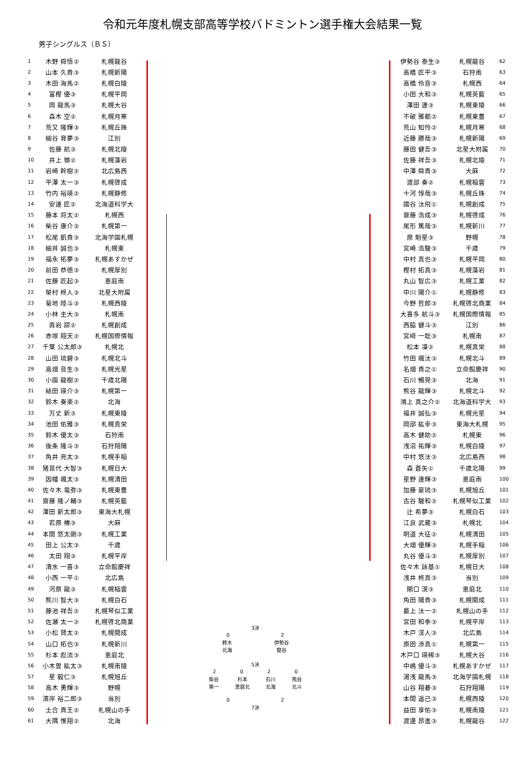令和元年度札幌支部高等学校バドミントン選手権大会結果一覧
男子シングルス（ＢＳ）
| 1 | 木野 舜悟② | 札幌龍谷 |
| 2 | 山本 久貴③ | 札幌新陽 |
| 3 | 木田 海馬② | 札幌白陵 |
| 4 | 富樫 優③ | 札幌平岡 |
| 5 | 岡 龍馬③ | 札幌大谷 |
| 6 | 森木 空② | 札幌月寒 |
| 7 | 荒又 隆輝③ | 札幌丘珠 |
| 8 | 細谷 育夢③ | 江別 |
| 9 | 佐藤 航③ | 札幌北陵 |
| 10 | 井上 嶺② | 札幌藻岩 |
| 11 | 岩崎 幹樹② | 北広島西 |
| 12 | 平澤 太一③ | 札幌啓成 |
| 13 | 竹内 裕瑛② | 札幌静修 |
| 14 | 安達 匠② | 北海道科学大 |
| 15 | 藤本 将太② | 札幌西 |
| 16 | 柴谷 康介③ | 札幌第一 |
| 17 | 松尾 凱貴③ | 北海学園札幌 |
| 18 | 細井 誠也③ | 札幌東 |
| 19 | 福永 拓夢③ | 札幌あすかぜ |
| 20 | 前田 恭徳③ | 札幌厚別 |
| 21 | 佐藤 匠起③ | 恵庭南 |
| 22 | 榮村 柊人③ | 北星大附属 |
| 23 | 菊地 陸斗③ | 札幌西陵 |
| 24 | 小林 主大③ | 札幌南 |
| 25 | 眞岩 諒② | 札幌創成 |
| 26 | 赤塚 翔天② | 札幌国際情報 |
| 27 | 千葉 公太郎③ | 札幌北 |
| 28 | 山田 琉碧③ | 札幌北斗 |
| 29 | 高畑 音生③ | 札幌光星 |
| 30 | 小園 龍樹② | 千歳北陽 |
| 31 | 結田 瑛介③ | 札幌第一 |
| 32 | 鈴木 奏楽② | 北海 |
| 33 | 万丈 新③ | 札幌東陵 |
| 34 | 池田 佑雅③ | 札幌真栄 |
| 35 | 鈴木 優太③ | 石狩南 |
| 36 | 後条 隆斗③ | 石狩翔陽 |
| 37 | 角井 亮太③ | 札幌手稲 |
| 38 | 猪苗代 大智③ | 札幌日大 |
| 39 | 因幡 颯太③ | 札幌清田 |
| 40 | 佐々木 竜弥③ | 札幌東豊 |
| 41 | 齋藤 隆ノ輔③ | 札幌英藍 |
| 42 | 澤田 新太郎③ | 東海大札幌 |
| 43 | 若原 椿③ | 大麻 |
| 44 | 本間 悠太朗③ | 札幌工業 |
| 45 | 田上 公太③ | 千歳 |
| 46 | 太田 翔③ | 札幌平岸 |
| 47 | 清水 一喜③ | 立命館慶祥 |
| 48 | 小西 一平① | 北広島 |
| 49 | 河原 龍③ | 札幌稲雲 |
| 50 | 熊川 智大③ | 札幌白石 |
| 51 | 藤池 祥吾② | 札幌琴似工業 |
| 52 | 佐瀬 太一② | 札幌啓北商業 |
| 53 | 小松 賢太② | 札幌開成 |
| 54 | 山口 拓也③ | 札幌新川 |
| 55 | 杉本 彪流③ | 恵庭北 |
| 56 | 小木曽 紘太③ | 札幌南陵 |
| 57 | 星 毅仁③ | 札幌旭丘 |
| 58 | 高木 勇輝③ | 野幌 |
| 59 | 濱岸 裕二郎③ | 当別 |
| 60 | 土合 貴王② | 札幌山の手 |
| 61 | 大隅 惟翔② | 北海 |
3決
02
鈴木
北海 伊勢谷
龍谷
5決
2020
柴谷
第一 杉本
恵庭北 石川
北海 熊谷
北斗
02
7決
| 伊勢谷 泰生③ | 札幌龍谷 | 62 |
| 高橋 匠平③ | 石狩南 | 63 |
| 高橋 伶音③ | 札幌西 | 64 |
| 小田 大和③ | 札幌英藍 | 65 |
| 澤田 連③ | 札幌東陵 | 66 |
| 不破 雅都② | 札幌東豊 | 67 |
| 荒山 知怜② | 札幌月寒 | 68 |
| 近藤 勝哉③ | 札幌新陽 | 69 |
| 藤田 健吾③ | 北星大附属 | 70 |
| 佐藤 祥吾③ | 札幌北陵 | 71 |
| 中澤 舜貴③ | 大麻 | 72 |
| 渡部 奏② | 札幌稲雲 | 73 |
| 十河 惇哉③ | 札幌丘珠 | 74 |
| 國谷 汰飛① | 札幌創成 | 75 |
| 齋藤 浩成③ | 札幌啓成 | 76 |
| 尾形 篤哉③ | 札幌新川 | 77 |
| 原 魁星③ | 野幌 | 78 |
| 宮崎 浩駿③ | 千歳 | 79 |
| 中村 真也③ | 札幌平岡 | 80 |
| 樫村 拓真③ | 札幌藻岩 | 81 |
| 丸山 智広③ | 札幌工業 | 82 |
| 中川 陽介① | 札幌静修 | 83 |
| 今野 哲郎③ | 札幌啓北商業 | 84 |
| 大喜多 航斗③ | 札幌国際情報 | 85 |
| 西脇 健斗③ | 江別 | 86 |
| 宮﨑 一聡③ | 札幌南 | 87 |
| 松本 凜② | 札幌真栄 | 88 |
| 竹田 颯汰③ | 札幌北斗 | 89 |
| 名畑 貴之① | 立命館慶祥 | 90 |
| 石川 暢晃③ | 北海 | 91 |
| 熊谷 龍輝③ | 札幌北斗 | 92 |
| 鴻上 真之介② | 北海道科学大 | 93 |
| 福井 誠弘③ | 札幌光星 | 94 |
| 岡部 紘幸③ | 東海大札幌 | 95 |
| 高木 健助② | 札幌東 | 96 |
| 浅沼 祐輝③ | 札幌白陵 | 97 |
| 中村 悠汰③ | 北広島西 | 98 |
| 森 蒼矢① | 千歳北陽 | 99 |
| 星野 達輝③ | 恵庭南 | 100 |
| 加藤 豪琉③ | 札幌旭丘 | 101 |
| 古谷 駿和② | 札幌琴似工業 | 102 |
| 辻 希夢③ | 札幌白石 | 103 |
| 江良 武蔵③ | 札幌北 | 104 |
| 明道 大征② | 札幌清田 | 105 |
| 大畑 優輝③ | 札幌手稲 | 106 |
| 丸谷 優斗③ | 札幌厚別 | 107 |
| 佐々木 詠基① | 札幌日大 | 108 |
| 浅井 柊真③ | 当別 | 109 |
| 關口 滉③ | 恵庭北 | 110 |
| 角田 陽貴③ | 札幌開成 | 111 |
| 最上 汰一② | 札幌山の手 | 112 |
| 宮田 和季③ | 札幌平岸 | 113 |
| 木戸 渓人③ | 北広島 | 114 |
| 原田 渉真① | 札幌第一 | 115 |
| 木戸口 瑛稀③ | 札幌大谷 | 116 |
| 中嶋 優斗③ | 札幌あすかぜ | 117 |
| 湯浅 龍馬③ | 北海学園札幌 | 118 |
| 山谷 翔碁③ | 石狩翔陽 | 119 |
| 本間 遥己③ | 札幌西陵 | 120 |
| 益田 享佑③ | 札幌南陵 | 121 |
| 渡邊 昂進③ | 札幌龍谷 | 122 |